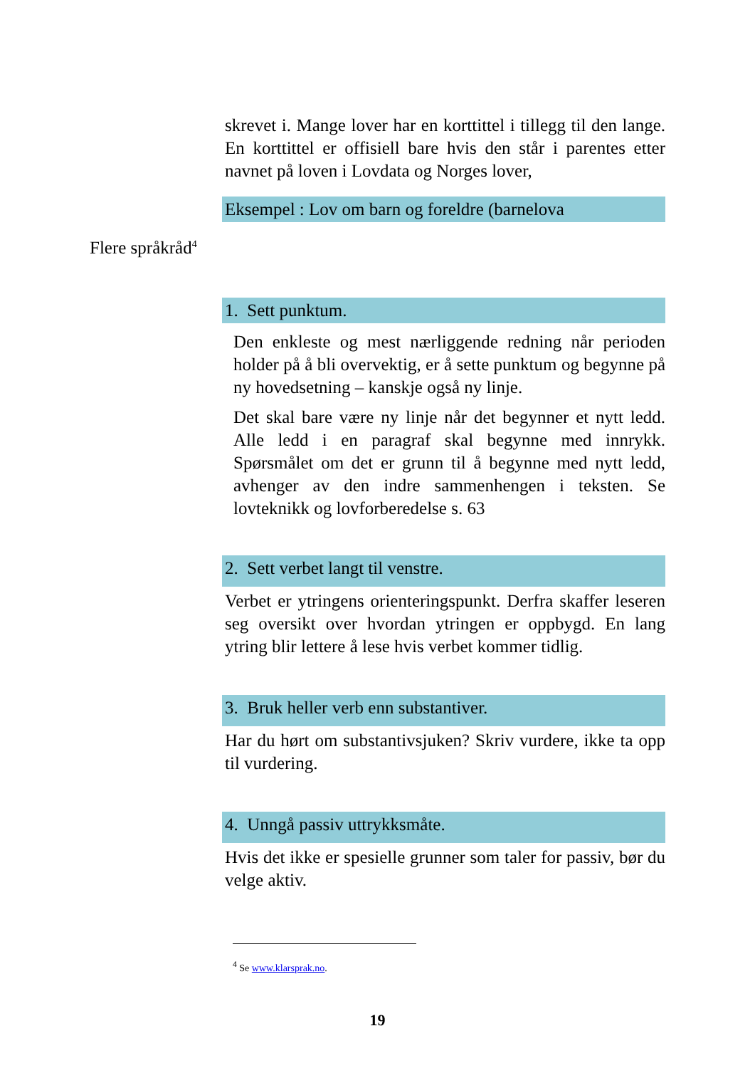skrevet i. Mange lover har en korttittel i tillegg til den lange. En korttittel er offisiell bare hvis den står i parentes etter navnet på loven i Lovdata og Norges lover,
Eksempel : Lov om barn og foreldre (barnelova
1. Sett punktum.
Den enkleste og mest nærliggende redning når perioden holder på å bli overvektig, er å sette punktum og begynne på ny hovedsetning – kanskje også ny linje.
Det skal bare være ny linje når det begynner et nytt ledd. Alle ledd i en paragraf skal begynne med innrykk. Spørsmålet om det er grunn til å begynne med nytt ledd, avhenger av den indre sammenhengen i teksten. Se lovteknikk og lovforberedelse s. 63
2. Sett verbet langt til venstre.
Verbet er ytringens orienteringspunkt. Derfra skaffer leseren seg oversikt over hvordan ytringen er oppbygd. En lang ytring blir lettere å lese hvis verbet kommer tidlig.
3. Bruk heller verb enn substantiver.
Har du hørt om substantivsjuken? Skriv vurdere, ikke ta opp til vurdering.
4. Unngå passiv uttrykksmåte.
Hvis det ikke er spesielle grunner som taler for passiv, bør du velge aktiv.
Flere språkråd<sup>4</sup>
<sup>4</sup> Se www.klarsprak.no.
19